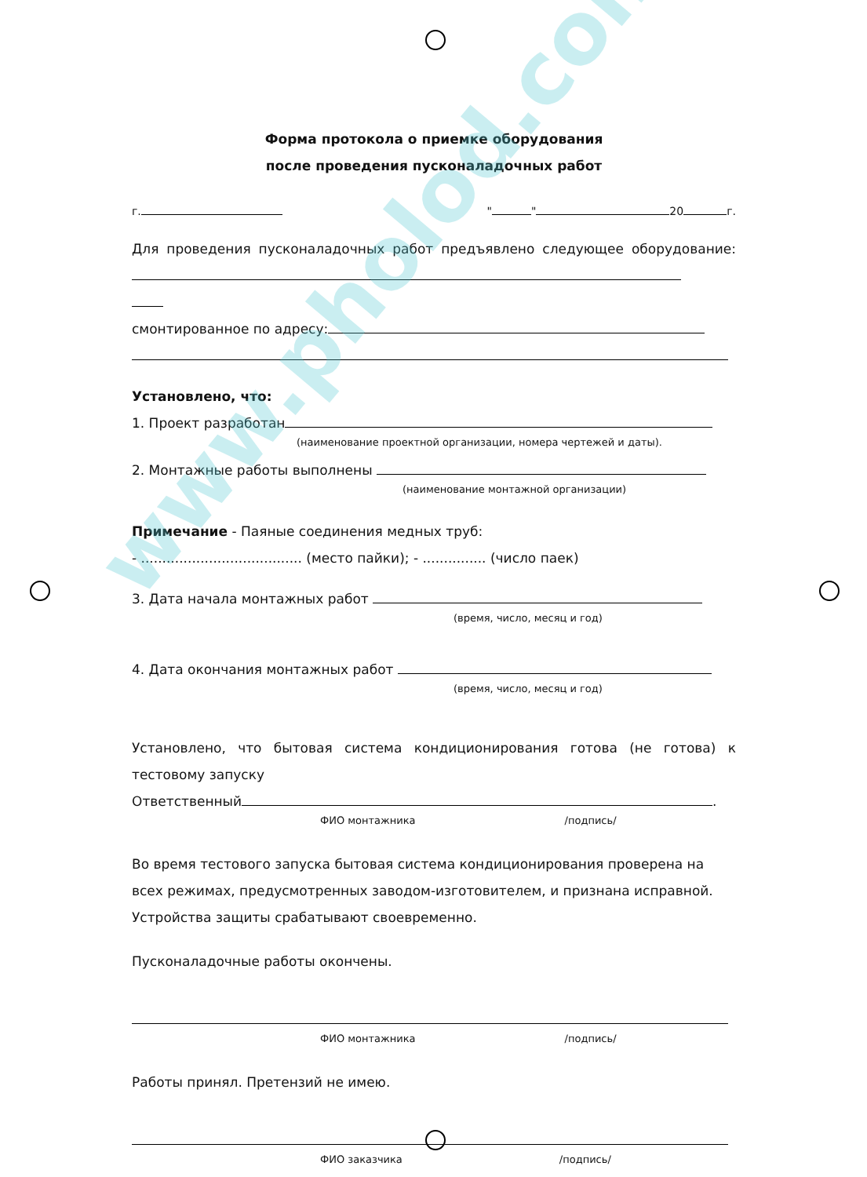Форма протокола о приемке оборудования
после проведения пусконаладочных работ
г. " " 20 г.
Для проведения пусконаладочных работ предъявлено следующее оборудование:
смонтированное по адресу:
Установлено, что:
1. Проект разработан
(наименование проектной организации, номера чертежей и даты).
2. Монтажные работы выполнены
(наименование монтажной организации)
Примечание - Паяные соединения медных труб:
- ...................................... (место пайки); - ............... (число паек)
3. Дата начала монтажных работ
(время, число, месяц и год)
4. Дата окончания монтажных работ
(время, число, месяц и год)
Установлено, что бытовая система кондиционирования готова (не готова) к тестовому запуску
Ответственный .
ФИО монтажника /подпись/
Во время тестового запуска бытовая система кондиционирования проверена на всех режимах, предусмотренных заводом-изготовителем, и признана исправной. Устройства защиты срабатывают своевременно.
Пусконаладочные работы окончены.
ФИО монтажника /подпись/
Работы принял. Претензий не имею.
ФИО заказчика /подпись/
www.pholod.com.ua